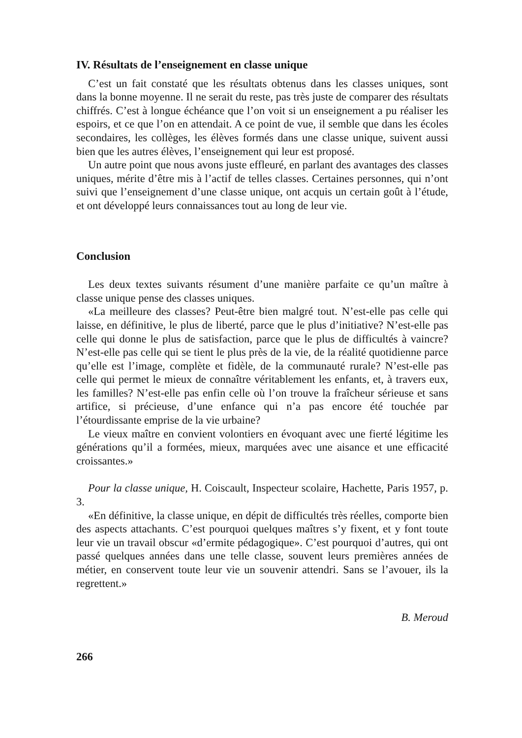IV. Résultats de l’enseignement en classe unique
C’est un fait constaté que les résultats obtenus dans les classes uniques, sont dans la bonne moyenne. Il ne serait du reste, pas très juste de comparer des résultats chiffrés. C’est à longue échéance que l’on voit si un enseignement a pu réaliser les espoirs, et ce que l’on en attendait. A ce point de vue, il semble que dans les écoles secondaires, les collèges, les élèves formés dans une classe unique, suivent aussi bien que les autres élèves, l’enseignement qui leur est proposé.
Un autre point que nous avons juste effleuré, en parlant des avantages des classes uniques, mérite d’être mis à l’actif de telles classes. Certaines personnes, qui n’ont suivi que l’enseignement d’une classe unique, ont acquis un certain goût à l’étude, et ont développé leurs connaissances tout au long de leur vie.
Conclusion
Les deux textes suivants résument d’une manière parfaite ce qu’un maître à classe unique pense des classes uniques.
«La meilleure des classes? Peut-être bien malgré tout. N’est-elle pas celle qui laisse, en définitive, le plus de liberté, parce que le plus d’initiative? N’est-elle pas celle qui donne le plus de satisfaction, parce que le plus de difficultés à vaincre? N’est-elle pas celle qui se tient le plus près de la vie, de la réalité quotidienne parce qu’elle est l’image, complète et fidèle, de la communauté rurale? N’est-elle pas celle qui permet le mieux de connaître véritablement les enfants, et, à travers eux, les familles? N’est-elle pas enfin celle où l’on trouve la fraîcheur sérieuse et sans artifice, si précieuse, d’une enfance qui n’a pas encore été touchée par l’étourdissante emprise de la vie urbaine?
Le vieux maître en convient volontiers en évoquant avec une fierté légitime les générations qu’il a formées, mieux, marquées avec une aisance et une efficacité croissantes.»
Pour la classe unique, H. Coiscault, Inspecteur scolaire, Hachette, Paris 1957, p. 3.
«En définitive, la classe unique, en dépit de difficultés très réelles, comporte bien des aspects attachants. C’est pourquoi quelques maîtres s’y fixent, et y font toute leur vie un travail obscur «d’ermite pédagogique». C’est pourquoi d’autres, qui ont passé quelques années dans une telle classe, souvent leurs premières années de métier, en conservent toute leur vie un souvenir attendri. Sans se l’avouer, ils la regrettent.»
B. Meroud
266